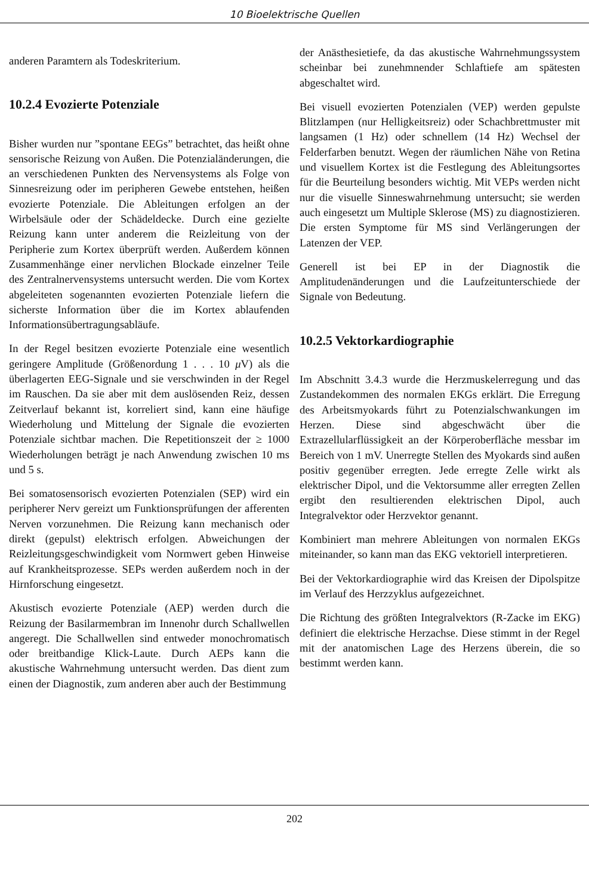10 Bioelektrische Quellen
anderen Paramtern als Todeskriterium.
10.2.4 Evozierte Potenziale
Bisher wurden nur ”spontane EEGs” betrachtet, das heißt ohne sensorische Reizung von Außen. Die Potenzialänderungen, die an verschiedenen Punkten des Nervensystems als Folge von Sinnesreizung oder im peripheren Gewebe entstehen, heißen evozierte Potenziale. Die Ableitungen erfolgen an der Wirbelsäule oder der Schädeldecke. Durch eine gezielte Reizung kann unter anderem die Reizleitung von der Peripherie zum Kortex überprüft werden. Außerdem können Zusammenhänge einer nervlichen Blockade einzelner Teile des Zentralnervensystems untersucht werden. Die vom Kortex abgeleiteten sogenannten evozierten Potenziale liefern die sicherste Information über die im Kortex ablaufenden Informationsübertragungsabläufe.
In der Regel besitzen evozierte Potenziale eine wesentlich geringere Amplitude (Größenordung 1 . . . 10 μ V) als die überlagerten EEG-Signale und sie verschwinden in der Regel im Rauschen. Da sie aber mit dem auslösenden Reiz, dessen Zeitverlauf bekannt ist, korreliert sind, kann eine häufige Wiederholung und Mittelung der Signale die evozierten Potenziale sichtbar machen. Die Repetitionszeit der ≥ 1000 Wiederholungen beträgt je nach Anwendung zwischen 10 ms und 5 s.
Bei somatosensorisch evozierten Potenzialen (SEP) wird ein peripherer Nerv gereizt um Funktionsprüfungen der afferenten Nerven vorzunehmen. Die Reizung kann mechanisch oder direkt (gepulst) elektrisch erfolgen. Abweichungen der Reizleitungsgeschwindigkeit vom Normwert geben Hinweise auf Krankheitsprozesse. SEPs werden außerdem noch in der Hirnforschung eingesetzt.
Akustisch evozierte Potenziale (AEP) werden durch die Reizung der Basilarmembran im Innenohr durch Schallwellen angeregt. Die Schallwellen sind entweder monochromatisch oder breitbandige Klick-Laute. Durch AEPs kann die akustische Wahrnehmung untersucht werden. Das dient zum einen der Diagnostik, zum anderen aber auch der Bestimmung
der Anästhesietiefe, da das akustische Wahrnehmungssystem scheinbar bei zunehmnender Schlaftiefe am spätesten abgeschaltet wird.
Bei visuell evozierten Potenzialen (VEP) werden gepulste Blitzlampen (nur Helligkeitsreiz) oder Schachbrettmuster mit langsamen (1 Hz) oder schnellem (14 Hz) Wechsel der Felderfarben benutzt. Wegen der räumlichen Nähe von Retina und visuellem Kortex ist die Festlegung des Ableitungsortes für die Beurteilung besonders wichtig. Mit VEPs werden nicht nur die visuelle Sinneswahrnehmung untersucht; sie werden auch eingesetzt um Multiple Sklerose (MS) zu diagnostizieren. Die ersten Symptome für MS sind Verlängerungen der Latenzen der VEP.
Generell ist bei EP in der Diagnostik die Amplitudenänderungen und die Laufzeitunterschiede der Signale von Bedeutung.
10.2.5 Vektorkardiographie
Im Abschnitt 3.4.3 wurde die Herzmuskelerregung und das Zustandekommen des normalen EKGs erklärt. Die Erregung des Arbeitsmyokards führt zu Potenzialschwankungen im Herzen. Diese sind abgeschwächt über die Extrazellularflüssigkeit an der Körperoberfläche messbar im Bereich von 1 mV. Unerregte Stellen des Myokards sind außen positiv gegenüber erregten. Jede erregte Zelle wirkt als elektrischer Dipol, und die Vektorsumme aller erregten Zellen ergibt den resultierenden elektrischen Dipol, auch Integralvektor oder Herzvektor genannt.
Kombiniert man mehrere Ableitungen von normalen EKGs miteinander, so kann man das EKG vektoriell interpretieren.
Bei der Vektorkardiographie wird das Kreisen der Dipolspitze im Verlauf des Herzzyklus aufgezeichnet.
Die Richtung des größten Integralvektors (R-Zacke im EKG) definiert die elektrische Herzachse. Diese stimmt in der Regel mit der anatomischen Lage des Herzens überein, die so bestimmt werden kann.
202